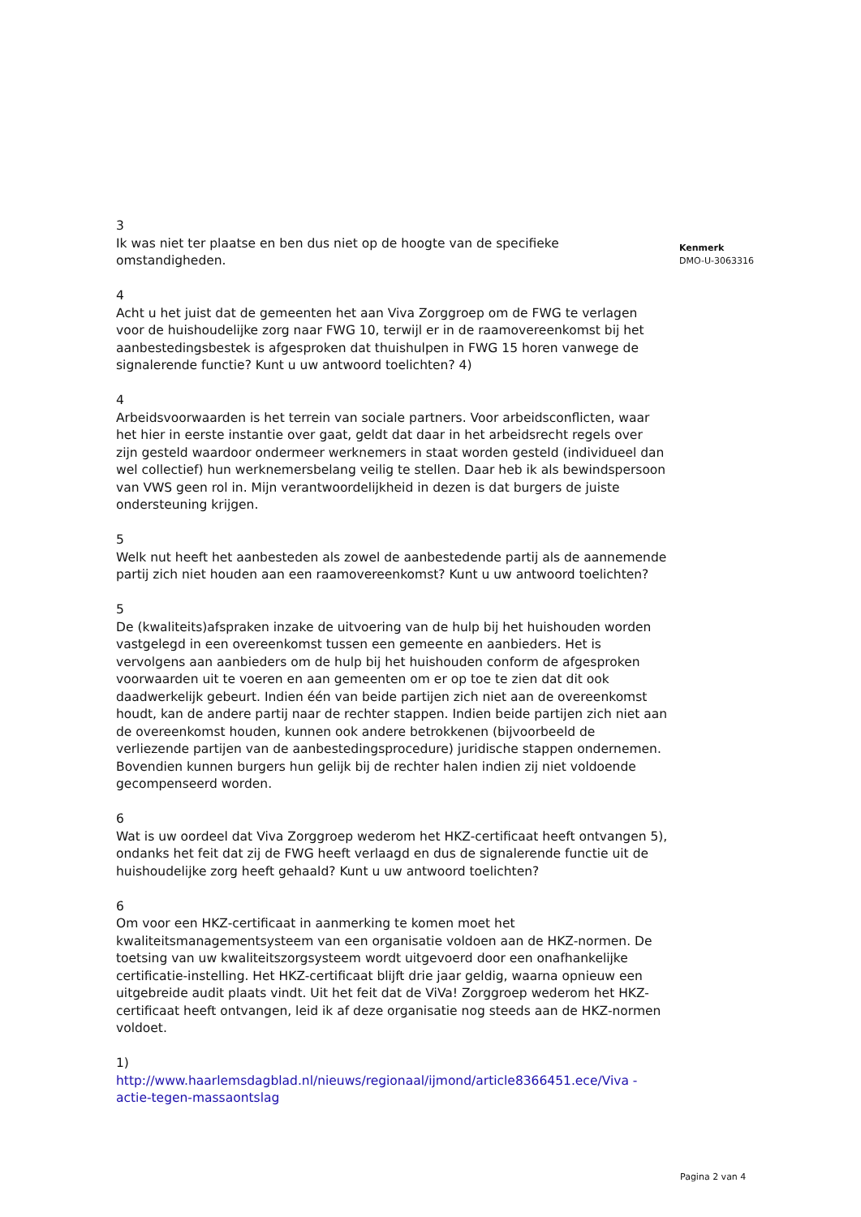3
Ik was niet ter plaatse en ben dus niet op de hoogte van de specifieke omstandigheden.
4
Acht u het juist dat de gemeenten het aan Viva Zorggroep om de FWG te verlagen voor de huishoudelijke zorg naar FWG 10, terwijl er in de raamovereenkomst bij het aanbestedingsbestek is afgesproken dat thuishulpen in FWG 15 horen vanwege de signalerende functie? Kunt u uw antwoord toelichten? 4)
4
Arbeidsvoorwaarden is het terrein van sociale partners. Voor arbeidsconflicten, waar het hier in eerste instantie over gaat, geldt dat daar in het arbeidsrecht regels over zijn gesteld waardoor ondermeer werknemers in staat worden gesteld (individueel dan wel collectief) hun werknemersbelang veilig te stellen. Daar heb ik als bewindspersoon van VWS geen rol in. Mijn verantwoordelijkheid in dezen is dat burgers de juiste ondersteuning krijgen.
5
Welk nut heeft het aanbesteden als zowel de aanbestedende partij als de aannemende partij zich niet houden aan een raamovereenkomst? Kunt u uw antwoord toelichten?
5
De (kwaliteits)afspraken inzake de uitvoering van de hulp bij het huishouden worden vastgelegd in een overeenkomst tussen een gemeente en aanbieders. Het is vervolgens aan aanbieders om de hulp bij het huishouden conform de afgesproken voorwaarden uit te voeren en aan gemeenten om er op toe te zien dat dit ook daadwerkelijk gebeurt. Indien één van beide partijen zich niet aan de overeenkomst houdt, kan de andere partij naar de rechter stappen. Indien beide partijen zich niet aan de overeenkomst houden, kunnen ook andere betrokkenen (bijvoorbeeld de verliezende partijen van de aanbestedingsprocedure) juridische stappen ondernemen. Bovendien kunnen burgers hun gelijk bij de rechter halen indien zij niet voldoende gecompenseerd worden.
6
Wat is uw oordeel dat Viva Zorggroep wederom het HKZ-certificaat heeft ontvangen 5), ondanks het feit dat zij de FWG heeft verlaagd en dus de signalerende functie uit de huishoudelijke zorg heeft gehaald? Kunt u uw antwoord toelichten?
6
Om voor een HKZ-certificaat in aanmerking te komen moet het kwaliteitsmanagementsysteem van een organisatie voldoen aan de HKZ-normen. De toetsing van uw kwaliteitszorgsysteem wordt uitgevoerd door een onafhankelijke certificatie-instelling. Het HKZ-certificaat blijft drie jaar geldig, waarna opnieuw een uitgebreide audit plaats vindt. Uit het feit dat de ViVa! Zorggroep wederom het HKZ-certificaat heeft ontvangen, leid ik af deze organisatie nog steeds aan de HKZ-normen voldoet.
1)
http://www.haarlemsdagblad.nl/nieuws/regionaal/ijmond/article8366451.ece/Viva -actie-tegen-massaontslag
Kenmerk
DMO-U-3063316
Pagina 2 van 4